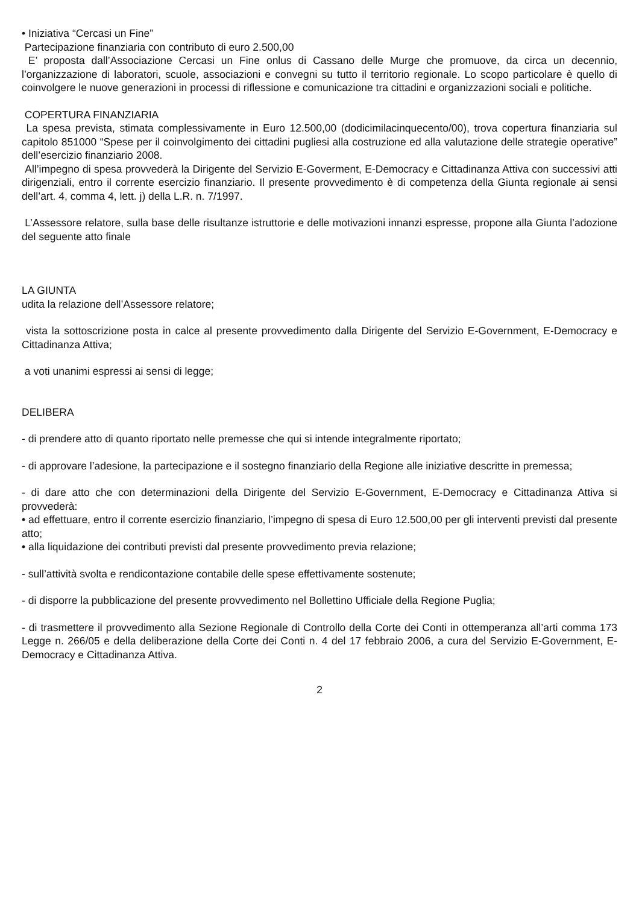• Iniziativa “Cercasi un Fine”
Partecipazione finanziaria con contributo di euro 2.500,00
E’ proposta dall’Associazione Cercasi un Fine onlus di Cassano delle Murge che promuove, da circa un decennio, l’organizzazione di laboratori, scuole, associazioni e convegni su tutto il territorio regionale. Lo scopo particolare è quello di coinvolgere le nuove generazioni in processi di riflessione e comunicazione tra cittadini e organizzazioni sociali e politiche.
COPERTURA FINANZIARIA
La spesa prevista, stimata complessivamente in Euro 12.500,00 (dodicimilacinquecento/00), trova copertura finanziaria sul capitolo 851000 “Spese per il coinvolgimento dei cittadini pugliesi alla costruzione ed alla valutazione delle strategie operative” dell’esercizio finanziario 2008.
All’impegno di spesa provvederà la Dirigente del Servizio E-Goverment, E-Democracy e Cittadinanza Attiva con successivi atti dirigenziali, entro il corrente esercizio finanziario. Il presente provvedimento è di competenza della Giunta regionale ai sensi dell’art. 4, comma 4, lett. j) della L.R. n. 7/1997.
L’Assessore relatore, sulla base delle risultanze istruttorie e delle motivazioni innanzi espresse, propone alla Giunta l’adozione del seguente atto finale
LA GIUNTA
udita la relazione dell’Assessore relatore;
vista la sottoscrizione posta in calce al presente provvedimento dalla Dirigente del Servizio E-Government, E-Democracy e Cittadinanza Attiva;
a voti unanimi espressi ai sensi di legge;
DELIBERA
- di prendere atto di quanto riportato nelle premesse che qui si intende integralmente riportato;
- di approvare l’adesione, la partecipazione e il sostegno finanziario della Regione alle iniziative descritte in premessa;
- di dare atto che con determinazioni della Dirigente del Servizio E-Government, E-Democracy e Cittadinanza Attiva si provvederà:
• ad effettuare, entro il corrente esercizio finanziario, l’impegno di spesa di Euro 12.500,00 per gli interventi previsti dal presente atto;
• alla liquidazione dei contributi previsti dal presente provvedimento previa relazione;
- sull’attività svolta e rendicontazione contabile delle spese effettivamente sostenute;
- di disporre la pubblicazione del presente provvedimento nel Bollettino Ufficiale della Regione Puglia;
- di trasmettere il provvedimento alla Sezione Regionale di Controllo della Corte dei Conti in ottemperanza all’arti comma 173 Legge n. 266/05 e della deliberazione della Corte dei Conti n. 4 del 17 febbraio 2006, a cura del Servizio E-Government, E-Democracy e Cittadinanza Attiva.
2